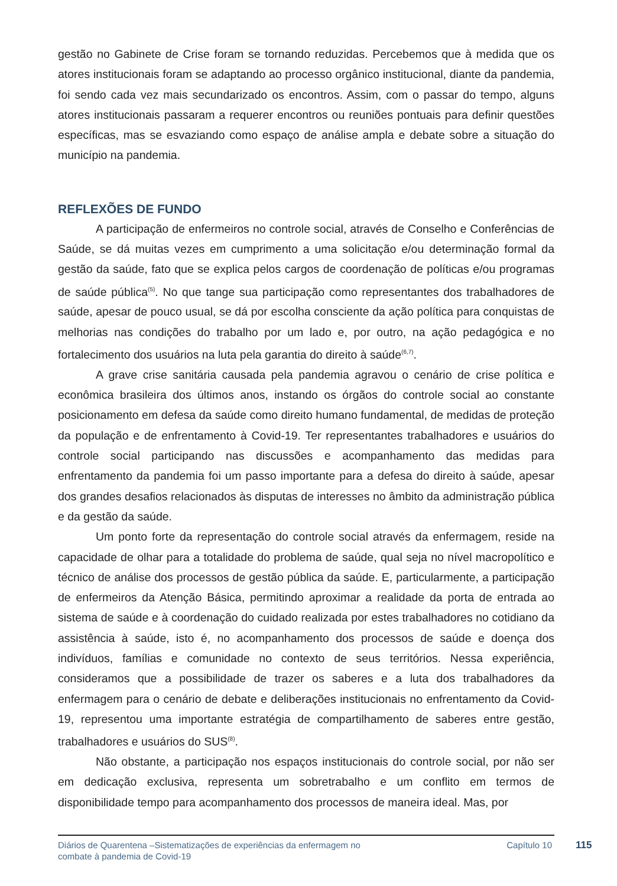gestão no Gabinete de Crise foram se tornando reduzidas. Percebemos que à medida que os atores institucionais foram se adaptando ao processo orgânico institucional, diante da pandemia, foi sendo cada vez mais secundarizado os encontros. Assim, com o passar do tempo, alguns atores institucionais passaram a requerer encontros ou reuniões pontuais para definir questões específicas, mas se esvaziando como espaço de análise ampla e debate sobre a situação do município na pandemia.
REFLEXÕES DE FUNDO
A participação de enfermeiros no controle social, através de Conselho e Conferências de Saúde, se dá muitas vezes em cumprimento a uma solicitação e/ou determinação formal da gestão da saúde, fato que se explica pelos cargos de coordenação de políticas e/ou programas de saúde pública<sup>(5)</sup>. No que tange sua participação como representantes dos trabalhadores de saúde, apesar de pouco usual, se dá por escolha consciente da ação política para conquistas de melhorias nas condições do trabalho por um lado e, por outro, na ação pedagógica e no fortalecimento dos usuários na luta pela garantia do direito à saúde<sup>(6,7)</sup>.
A grave crise sanitária causada pela pandemia agravou o cenário de crise política e econômica brasileira dos últimos anos, instando os órgãos do controle social ao constante posicionamento em defesa da saúde como direito humano fundamental, de medidas de proteção da população e de enfrentamento à Covid-19. Ter representantes trabalhadores e usuários do controle social participando nas discussões e acompanhamento das medidas para enfrentamento da pandemia foi um passo importante para a defesa do direito à saúde, apesar dos grandes desafios relacionados às disputas de interesses no âmbito da administração pública e da gestão da saúde.
Um ponto forte da representação do controle social através da enfermagem, reside na capacidade de olhar para a totalidade do problema de saúde, qual seja no nível macropolítico e técnico de análise dos processos de gestão pública da saúde. E, particularmente, a participação de enfermeiros da Atenção Básica, permitindo aproximar a realidade da porta de entrada ao sistema de saúde e à coordenação do cuidado realizada por estes trabalhadores no cotidiano da assistência à saúde, isto é, no acompanhamento dos processos de saúde e doença dos indivíduos, famílias e comunidade no contexto de seus territórios. Nessa experiência, consideramos que a possibilidade de trazer os saberes e a luta dos trabalhadores da enfermagem para o cenário de debate e deliberações institucionais no enfrentamento da Covid-19, representou uma importante estratégia de compartilhamento de saberes entre gestão, trabalhadores e usuários do SUS<sup>(8)</sup>.
Não obstante, a participação nos espaços institucionais do controle social, por não ser em dedicação exclusiva, representa um sobretrabalho e um conflito em termos de disponibilidade tempo para acompanhamento dos processos de maneira ideal. Mas, por
Diários de Quarentena –Sistematizações de experiências da enfermagem no combate à pandemia de Covid-19
Capítulo 10 115